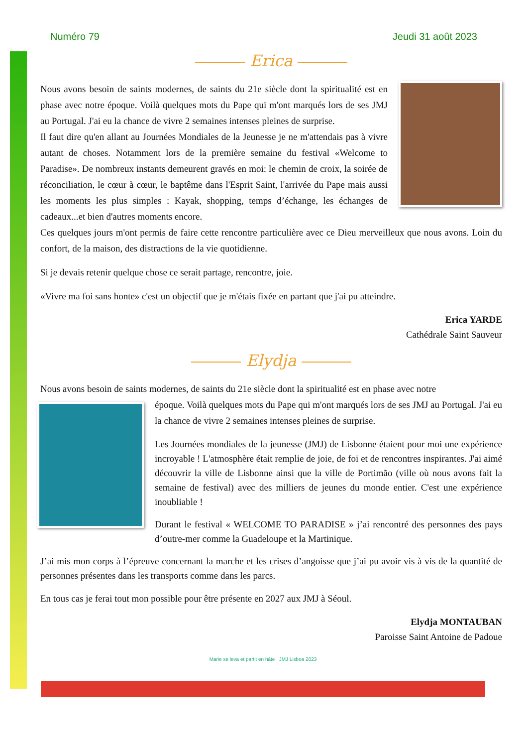Numéro 79 Jeudi 31 août 2023
Erica
Nous avons besoin de saints modernes, de saints du 21e siècle dont la spiritualité est en phase avec notre époque. Voilà quelques mots du Pape qui m'ont marqués lors de ses JMJ au Portugal. J'ai eu la chance de vivre 2 semaines intenses pleines de surprise.
Il faut dire qu'en allant au Journées Mondiales de la Jeunesse je ne m'attendais pas à vivre autant de choses. Notamment lors de la première semaine du festival «Welcome to Paradise». De nombreux instants demeurent gravés en moi: le chemin de croix, la soirée de réconciliation, le cœur à cœur, le baptême dans l'Esprit Saint, l'arrivée du Pape mais aussi les moments les plus simples : Kayak, shopping, temps d’échange, les échanges de cadeaux...et bien d'autres moments encore.
Ces quelques jours m'ont permis de faire cette rencontre particulière avec ce Dieu merveilleux que nous avons. Loin du confort, de la maison, des distractions de la vie quotidienne.
Si je devais retenir quelque chose ce serait partage, rencontre, joie.
«Vivre ma foi sans honte» c'est un objectif que je m'étais fixée en partant que j'ai pu atteindre.
Erica YARDE
Cathédrale Saint Sauveur
Elydja
Nous avons besoin de saints modernes, de saints du 21e siècle dont la spiritualité est en phase avec notre
époque. Voilà quelques mots du Pape qui m'ont marqués lors de ses JMJ au Portugal. J'ai eu la chance de vivre 2 semaines intenses pleines de surprise.
Les Journées mondiales de la jeunesse (JMJ) de Lisbonne étaient pour moi une expérience incroyable ! L'atmosphère était remplie de joie, de foi et de rencontres inspirantes. J'ai aimé découvrir la ville de Lisbonne ainsi que la ville de Portimão (ville où nous avons fait la semaine de festival) avec des milliers de jeunes du monde entier. C'est une expérience inoubliable !
Durant le festival « WELCOME TO PARADISE » j’ai rencontré des personnes des pays d’outre-mer comme la Guadeloupe et la Martinique.
J’ai mis mon corps à l’épreuve concernant la marche et les crises d’angoisse que j’ai pu avoir vis à vis de la quantité de personnes présentes dans les transports comme dans les parcs.
En tous cas je ferai tout mon possible pour être présente en 2027 aux JMJ à Séoul.
Elydja MONTAUBAN
Paroisse Saint Antoine de Padoue
Marie se leva et partit en hâte JMJ Lisboa 2023